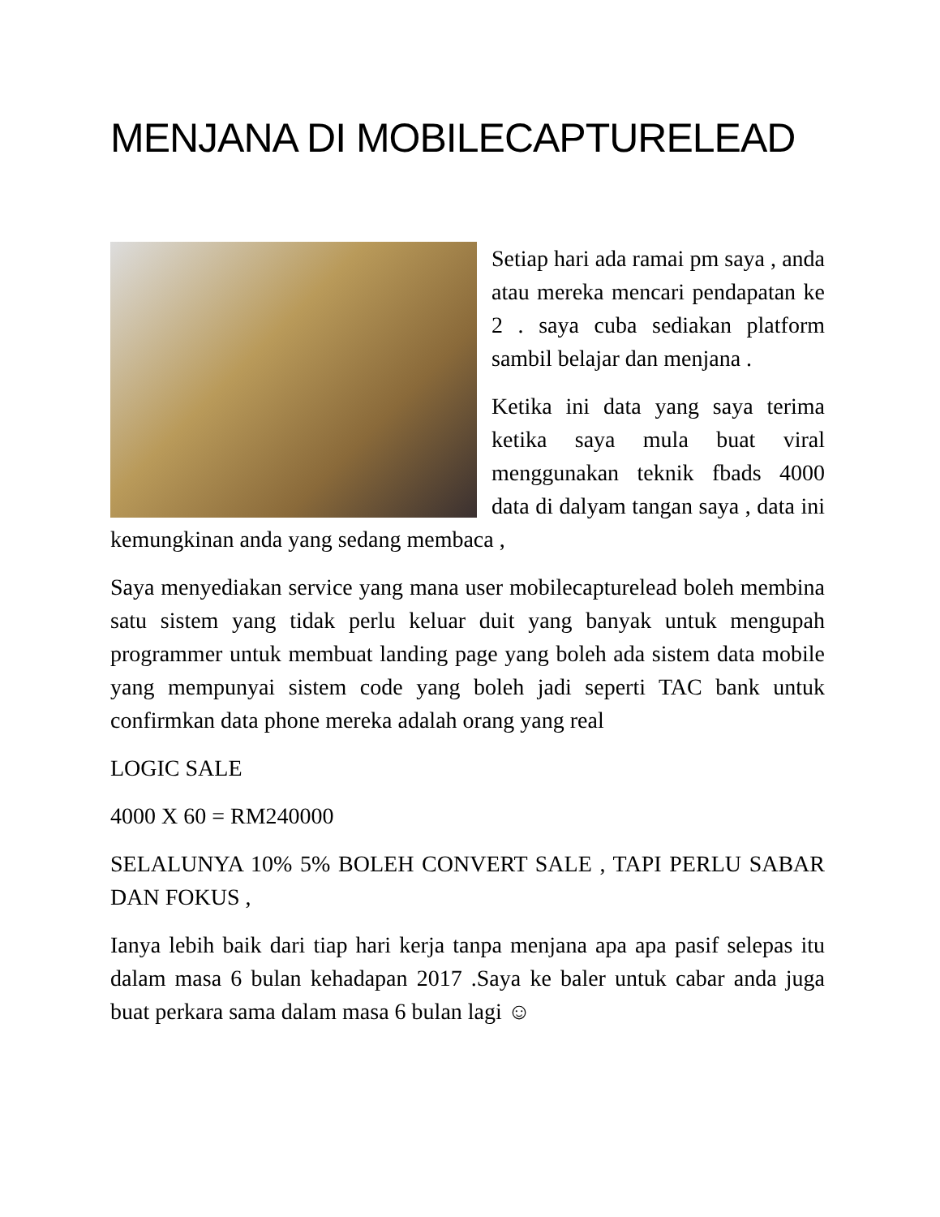MENJANA DI MOBILECAPTURELEAD
Setiap hari ada ramai pm saya , anda atau mereka mencari pendapatan ke 2 . saya cuba sediakan platform sambil belajar dan menjana .
Ketika ini data yang saya terima ketika saya mula buat viral menggunakan teknik fbads 4000 data di dalyam tangan saya , data ini kemungkinan anda yang sedang membaca ,
Saya menyediakan service yang mana user mobilecapturelead boleh membina satu sistem yang tidak perlu keluar duit yang banyak untuk mengupah programmer untuk membuat landing page yang boleh ada sistem data mobile yang mempunyai sistem code yang boleh jadi seperti TAC bank untuk confirmkan data phone mereka adalah orang yang real
LOGIC SALE
4000 X 60 = RM240000
SELALUNYA 10% 5% BOLEH CONVERT SALE , TAPI PERLU SABAR DAN FOKUS ,
Ianya lebih baik dari tiap hari kerja tanpa menjana apa apa pasif selepas itu dalam masa 6 bulan kehadapan 2017 .Saya ke baler untuk cabar anda juga buat perkara sama dalam masa 6 bulan lagi ☺